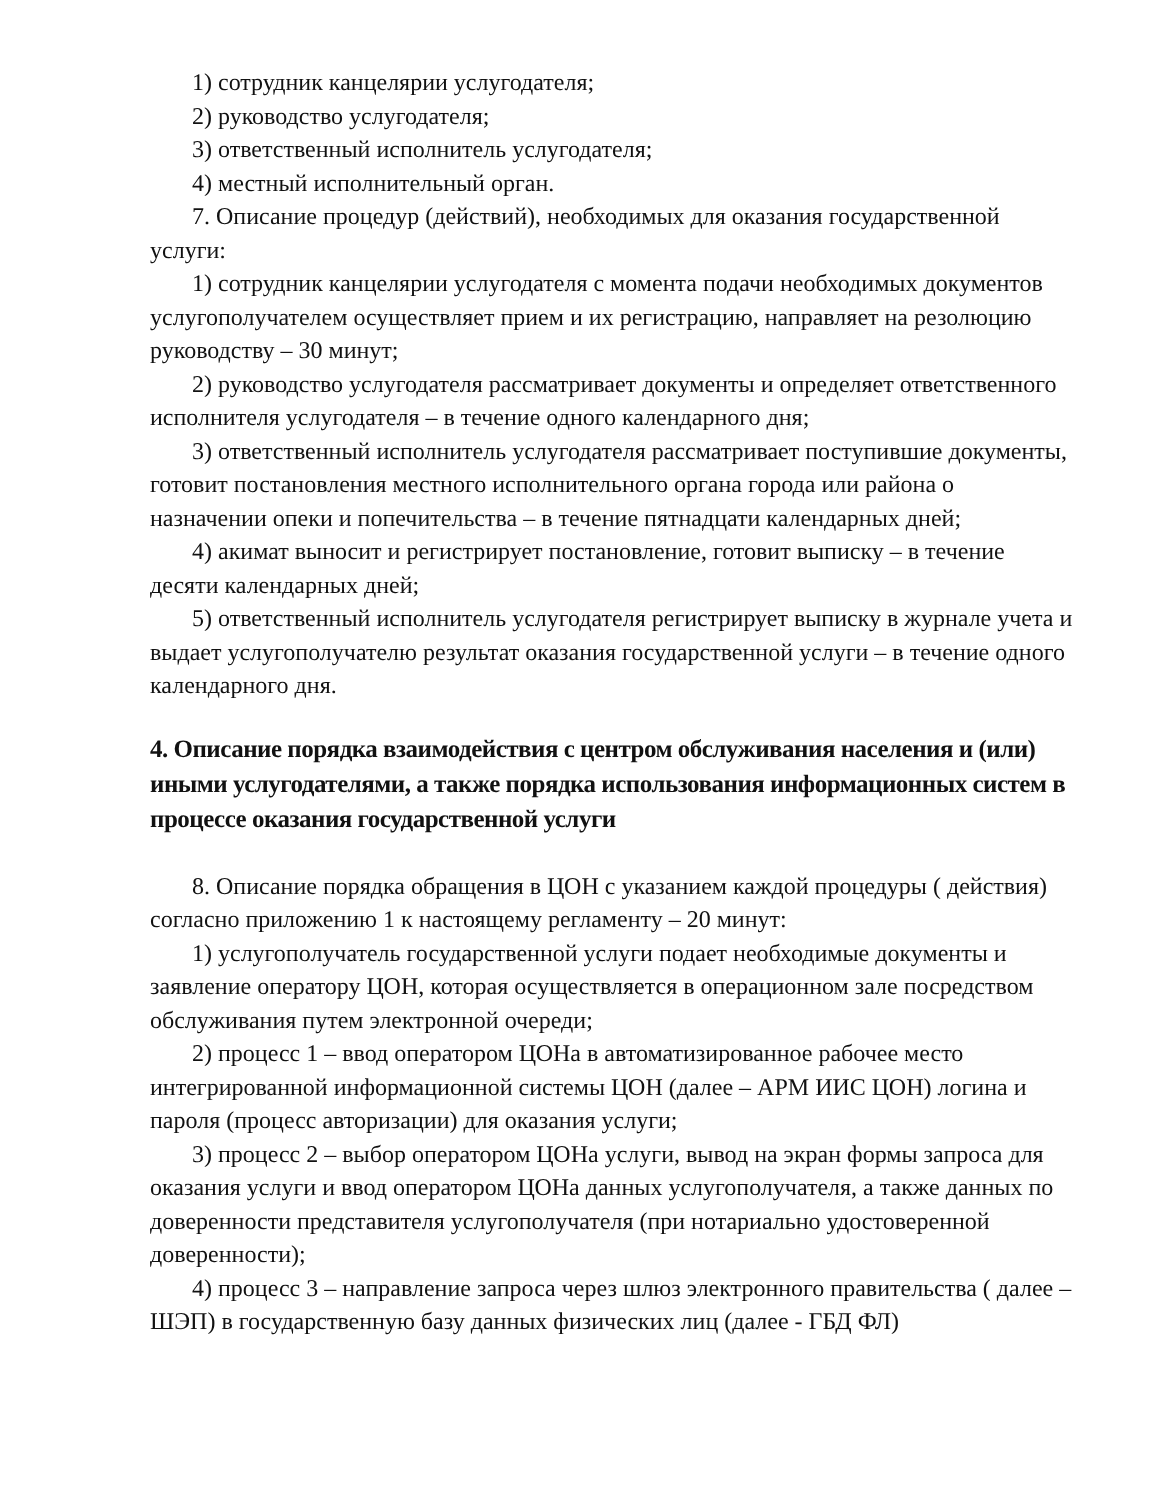1) сотрудник канцелярии услугодателя;
2) руководство услугодателя;
3) ответственный исполнитель услугодателя;
4) местный исполнительный орган.
7. Описание процедур (действий), необходимых для оказания государственной услуги:
1) сотрудник канцелярии услугодателя с момента подачи необходимых документов услугополучателем осуществляет прием и их регистрацию, направляет на резолюцию руководству – 30 минут;
2) руководство услугодателя рассматривает документы и определяет ответственного исполнителя услугодателя – в течение одного календарного дня;
3) ответственный исполнитель услугодателя рассматривает поступившие документы, готовит постановления местного исполнительного органа города или района о назначении опеки и попечительства – в течение пятнадцати календарных дней;
4) акимат выносит и регистрирует постановление, готовит выписку – в течение десяти календарных дней;
5) ответственный исполнитель услугодателя регистрирует выписку в журнале учета и выдает услугополучателю результат оказания государственной услуги – в течение одного календарного дня.
4. Описание порядка взаимодействия с центром обслуживания населения и (или) иными услугодателями, а также порядка использования информационных систем в процессе оказания государственной услуги
8. Описание порядка обращения в ЦОН с указанием каждой процедуры ( действия) согласно приложению 1 к настоящему регламенту – 20 минут:
1) услугополучатель государственной услуги подает необходимые документы и заявление оператору ЦОН, которая осуществляется в операционном зале посредством обслуживания путем электронной очереди;
2) процесс 1 – ввод оператором ЦОНа в автоматизированное рабочее место интегрированной информационной системы ЦОН (далее – АРМ ИИС ЦОН) логина и пароля (процесс авторизации) для оказания услуги;
3) процесс 2 – выбор оператором ЦОНа услуги, вывод на экран формы запроса для оказания услуги и ввод оператором ЦОНа данных услугополучателя, а также данных по доверенности представителя услугополучателя (при нотариально удостоверенной доверенности);
4) процесс 3 – направление запроса через шлюз электронного правительства ( далее – ШЭП) в государственную базу данных физических лиц (далее - ГБД ФЛ)